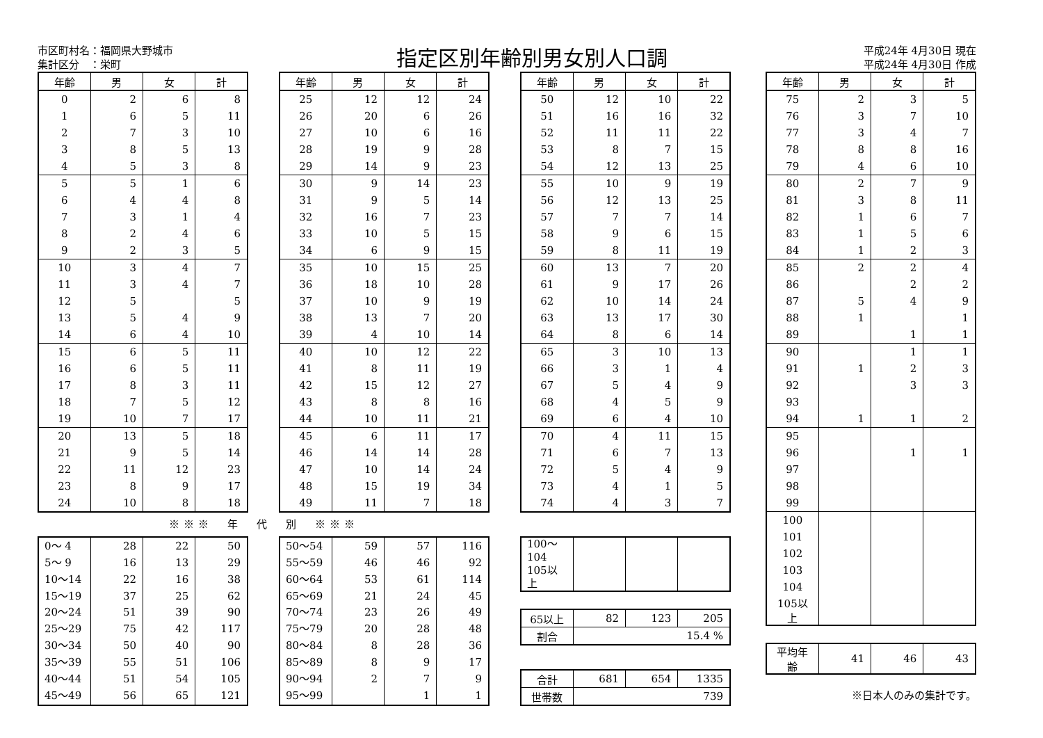市区町村名：福岡県大野城市
集計区分　：栄町
指定区別年齢別男女別人口調
平成24年 4月30日 現在
平成24年 4月30日 作成
| 年齢 | 男 | 女 | 計 |
| --- | --- | --- | --- |
| 0 | 2 | 6 | 8 |
| 1 | 6 | 5 | 11 |
| 2 | 7 | 3 | 10 |
| 3 | 8 | 5 | 13 |
| 4 | 5 | 3 | 8 |
| 5 | 5 | 1 | 6 |
| 6 | 4 | 4 | 8 |
| 7 | 3 | 1 | 4 |
| 8 | 2 | 4 | 6 |
| 9 | 2 | 3 | 5 |
| 10 | 3 | 4 | 7 |
| 11 | 3 | 4 | 7 |
| 12 | 5 | | 5 |
| 13 | 5 | 4 | 9 |
| 14 | 6 | 4 | 10 |
| 15 | 6 | 5 | 11 |
| 16 | 6 | 5 | 11 |
| 17 | 8 | 3 | 11 |
| 18 | 7 | 5 | 12 |
| 19 | 10 | 7 | 17 |
| 20 | 13 | 5 | 18 |
| 21 | 9 | 5 | 14 |
| 22 | 11 | 12 | 23 |
| 23 | 8 | 9 | 17 |
| 24 | 10 | 8 | 18 |
| 年齢 | 男 | 女 | 計 |
| --- | --- | --- | --- |
| 25 | 12 | 12 | 24 |
| 26 | 20 | 6 | 26 |
| 27 | 10 | 6 | 16 |
| 28 | 19 | 9 | 28 |
| 29 | 14 | 9 | 23 |
| 30 | 9 | 14 | 23 |
| 31 | 9 | 5 | 14 |
| 32 | 16 | 7 | 23 |
| 33 | 10 | 5 | 15 |
| 34 | 6 | 9 | 15 |
| 35 | 10 | 15 | 25 |
| 36 | 18 | 10 | 28 |
| 37 | 10 | 9 | 19 |
| 38 | 13 | 7 | 20 |
| 39 | 4 | 10 | 14 |
| 40 | 10 | 12 | 22 |
| 41 | 8 | 11 | 19 |
| 42 | 15 | 12 | 27 |
| 43 | 8 | 8 | 16 |
| 44 | 10 | 11 | 21 |
| 45 | 6 | 11 | 17 |
| 46 | 14 | 14 | 28 |
| 47 | 10 | 14 | 24 |
| 48 | 15 | 19 | 34 |
| 49 | 11 | 7 | 18 |
| 年齢 | 男 | 女 | 計 |
| --- | --- | --- | --- |
| 50 | 12 | 10 | 22 |
| 51 | 16 | 16 | 32 |
| 52 | 11 | 11 | 22 |
| 53 | 8 | 7 | 15 |
| 54 | 12 | 13 | 25 |
| 55 | 10 | 9 | 19 |
| 56 | 12 | 13 | 25 |
| 57 | 7 | 7 | 14 |
| 58 | 9 | 6 | 15 |
| 59 | 8 | 11 | 19 |
| 60 | 13 | 7 | 20 |
| 61 | 9 | 17 | 26 |
| 62 | 10 | 14 | 24 |
| 63 | 13 | 17 | 30 |
| 64 | 8 | 6 | 14 |
| 65 | 3 | 10 | 13 |
| 66 | 3 | 1 | 4 |
| 67 | 5 | 4 | 9 |
| 68 | 4 | 5 | 9 |
| 69 | 6 | 4 | 10 |
| 70 | 4 | 11 | 15 |
| 71 | 6 | 7 | 13 |
| 72 | 5 | 4 | 9 |
| 73 | 4 | 1 | 5 |
| 74 | 4 | 3 | 7 |
※※※　年　代　別　※※※
| 0～ 4 | 28 | 22 | 50 |
| 5～ 9 | 16 | 13 | 29 |
| 10～14 | 22 | 16 | 38 |
| 15～19 | 37 | 25 | 62 |
| 20～24 | 51 | 39 | 90 |
| 25～29 | 75 | 42 | 117 |
| 30～34 | 50 | 40 | 90 |
| 35～39 | 55 | 51 | 106 |
| 40～44 | 51 | 54 | 105 |
| 45～49 | 56 | 65 | 121 |
| 50～54 | 59 | 57 | 116 |
| 55～59 | 46 | 46 | 92 |
| 60～64 | 53 | 61 | 114 |
| 65～69 | 21 | 24 | 45 |
| 70～74 | 23 | 26 | 49 |
| 75～79 | 20 | 28 | 48 |
| 80～84 | 8 | 28 | 36 |
| 85～89 | 8 | 9 | 17 |
| 90～94 | 2 | 7 | 9 |
| 95～99 | | 1 | 1 |
| 100～104 | | | |
| 105以上 | | | |
| 65以上 | 82 | 123 | 205 |
| 割合 | 15.4 % | | |
| 合計 | 681 | 654 | 1335 |
| 世帯数 | 739 | | |
| 年齢 | 男 | 女 | 計 |
| --- | --- | --- | --- |
| 75 | 2 | 3 | 5 |
| 76 | 3 | 7 | 10 |
| 77 | 3 | 4 | 7 |
| 78 | 8 | 8 | 16 |
| 79 | 4 | 6 | 10 |
| 80 | 2 | 7 | 9 |
| 81 | 3 | 8 | 11 |
| 82 | 1 | 6 | 7 |
| 83 | 1 | 5 | 6 |
| 84 | 1 | 2 | 3 |
| 85 | 2 | 2 | 4 |
| 86 | | 2 | 2 |
| 87 | 5 | 4 | 9 |
| 88 | 1 | | 1 |
| 89 | | 1 | 1 |
| 90 | | 1 | 1 |
| 91 | 1 | 2 | 3 |
| 92 | | 3 | 3 |
| 93 | | | |
| 94 | 1 | 1 | 2 |
| 95 | | | |
| 96 | | 1 | 1 |
| 97 | | | |
| 98 | | | |
| 99 | | | |
| 100 | | | |
| 101 | | | |
| 102 | | | |
| 103 | | | |
| 104 | | | |
| 105以上 | | | |
| 平均年齢 | 41 | 46 | 43 |
※日本人のみの集計です。